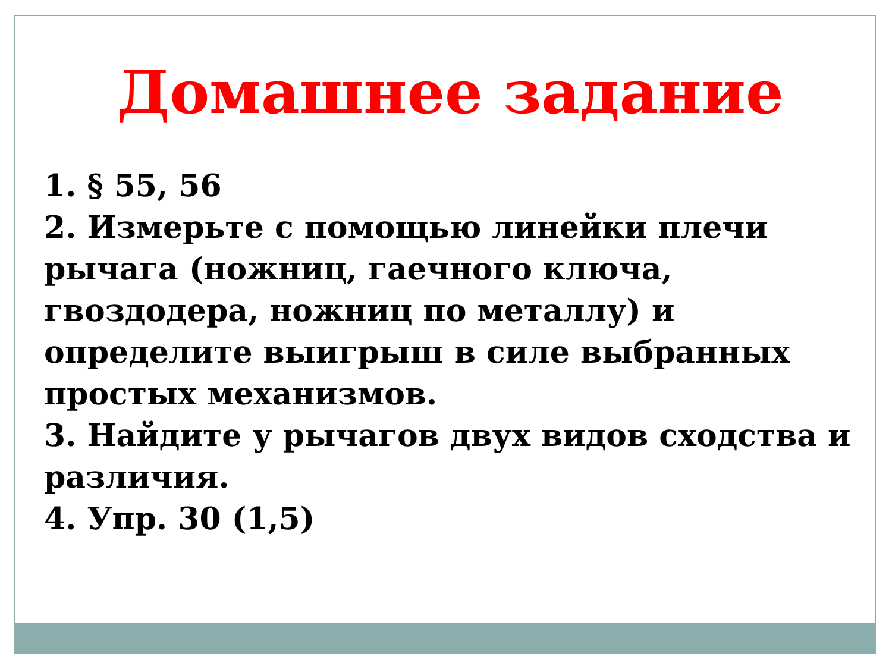Домашнее задание
1. § 55, 56
2. Измерьте с помощью линейки плечи рычага (ножниц, гаечного ключа, гвоздодера, ножниц по металлу) и определите выигрыш в силе выбранных простых механизмов.
3. Найдите у рычагов двух видов сходства и различия.
4. Упр. 30 (1,5)